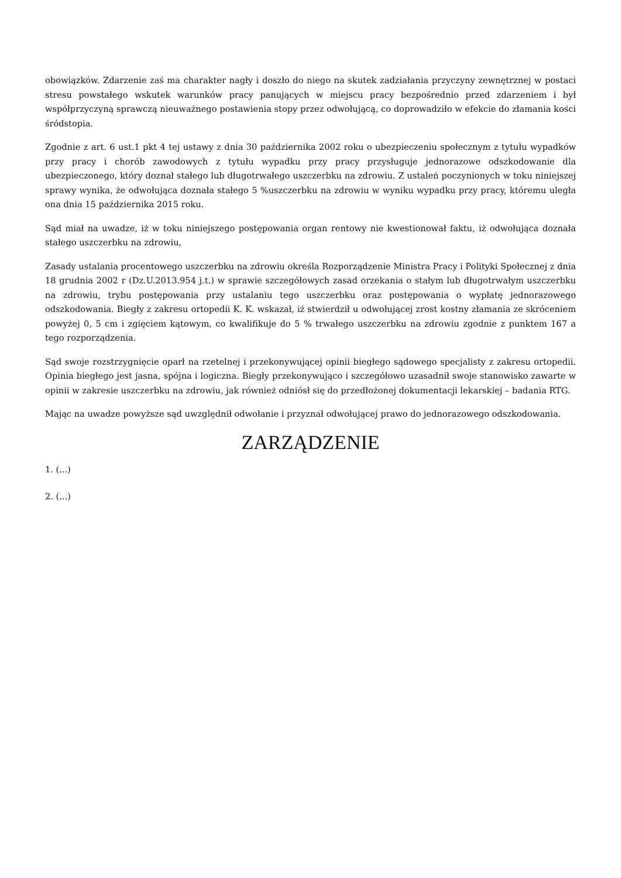obowiązków. Zdarzenie zaś ma charakter nagły i doszło do niego na skutek zadziałania przyczyny zewnętrznej w postaci stresu powstałego wskutek warunków pracy panujących w miejscu pracy bezpośrednio przed zdarzeniem i był współprzyczyną sprawczą nieuważnego postawienia stopy przez odwołującą, co doprowadziło w efekcie do złamania kości śródstopia.
Zgodnie z art. 6 ust.1 pkt 4 tej ustawy z dnia 30 października 2002 roku o ubezpieczeniu społecznym z tytułu wypadków przy pracy i chorób zawodowych z tytułu wypadku przy pracy przysługuje jednorazowe odszkodowanie dla ubezpieczonego, który doznał stałego lub długotrwałego uszczerbku na zdrowiu. Z ustaleń poczynionych w toku niniejszej sprawy wynika, że odwołująca doznała stałego 5 %uszczerbku na zdrowiu w wyniku wypadku przy pracy, któremu uległa ona dnia 15 października 2015 roku.
Sąd miał na uwadze, iż w toku niniejszego postępowania organ rentowy nie kwestionował faktu, iż odwołująca doznała stałego uszczerbku na zdrowiu,
Zasady ustalania procentowego uszczerbku na zdrowiu określa Rozporządzenie Ministra Pracy i Polityki Społecznej z dnia 18 grudnia 2002 r (Dz.U.2013.954 j.t.) w sprawie szczegółowych zasad orzekania o stałym lub długotrwałym uszczerbku na zdrowiu, trybu postępowania przy ustalaniu tego uszczerbku oraz postępowania o wypłatę jednorazowego odszkodowania. Biegły z zakresu ortopedii K. K. wskazał, iż stwierdził u odwołującej zrost kostny złamania ze skróceniem powyżej 0, 5 cm i zgięciem kątowym, co kwalifikuje do 5 % trwałego uszczerbku na zdrowiu zgodnie z punktem 167 a tego rozporządzenia.
Sąd swoje rozstrzygnięcie oparł na rzetelnej i przekonywującej opinii biegłego sądowego specjalisty z zakresu ortopedii. Opinia biegłego jest jasna, spójna i logiczna. Biegły przekonywująco i szczegółowo uzasadnił swoje stanowisko zawarte w opinii w zakresie uszczerbku na zdrowiu, jak również odniósł się do przedłożonej dokumentacji lekarskiej – badania RTG.
Mając na uwadze powyższe sąd uwzględnił odwołanie i przyznał odwołującej prawo do jednorazowego odszkodowania.
ZARZĄDZENIE
1. (...)
2. (...)